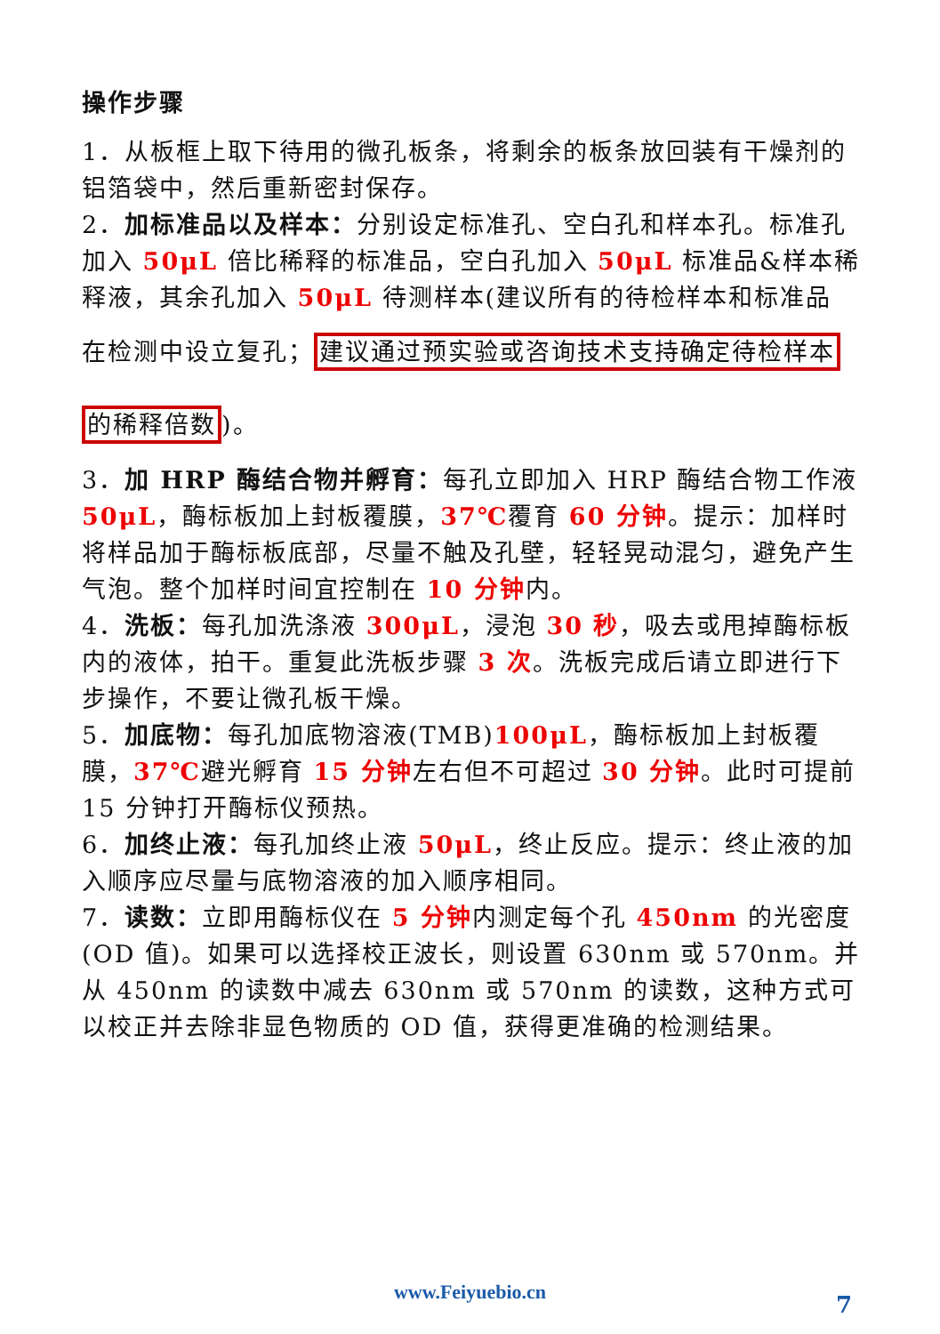操作步骤
1．从板框上取下待用的微孔板条，将剩余的板条放回装有干燥剂的铝箔袋中，然后重新密封保存。
2．加标准品以及样本：分别设定标准孔、空白孔和样本孔。标准孔加入 50μL 倍比稀释的标准品，空白孔加入 50μL 标准品&样本稀释液，其余孔加入 50μL 待测样本(建议所有的待检样本和标准品
在检测中设立复孔；建议通过预实验或咨询技术支持确定待检样本
的稀释倍数)。
3．加 HRP 酶结合物并孵育：每孔立即加入 HRP 酶结合物工作液 50μL，酶标板加上封板覆膜，37℃覆育 60 分钟。提示：加样时将样品加于酶标板底部，尽量不触及孔壁，轻轻晃动混匀，避免产生气泡。整个加样时间宜控制在 10 分钟内。
4．洗板：每孔加洗涤液 300μL，浸泡 30 秒，吸去或甩掉酶标板内的液体，拍干。重复此洗板步骤 3 次。洗板完成后请立即进行下步操作，不要让微孔板干燥。
5．加底物：每孔加底物溶液(TMB)100μL，酶标板加上封板覆膜，37℃避光孵育 15 分钟左右但不可超过 30 分钟。此时可提前 15 分钟打开酶标仪预热。
6．加终止液：每孔加终止液 50μL，终止反应。提示：终止液的加入顺序应尽量与底物溶液的加入顺序相同。
7．读数：立即用酶标仪在 5 分钟内测定每个孔 450nm 的光密度(OD 值)。如果可以选择校正波长，则设置 630nm 或 570nm。并从 450nm 的读数中减去 630nm 或 570nm 的读数，这种方式可以校正并去除非显色物质的 OD 值，获得更准确的检测结果。
www.Feiyuebio.cn 7